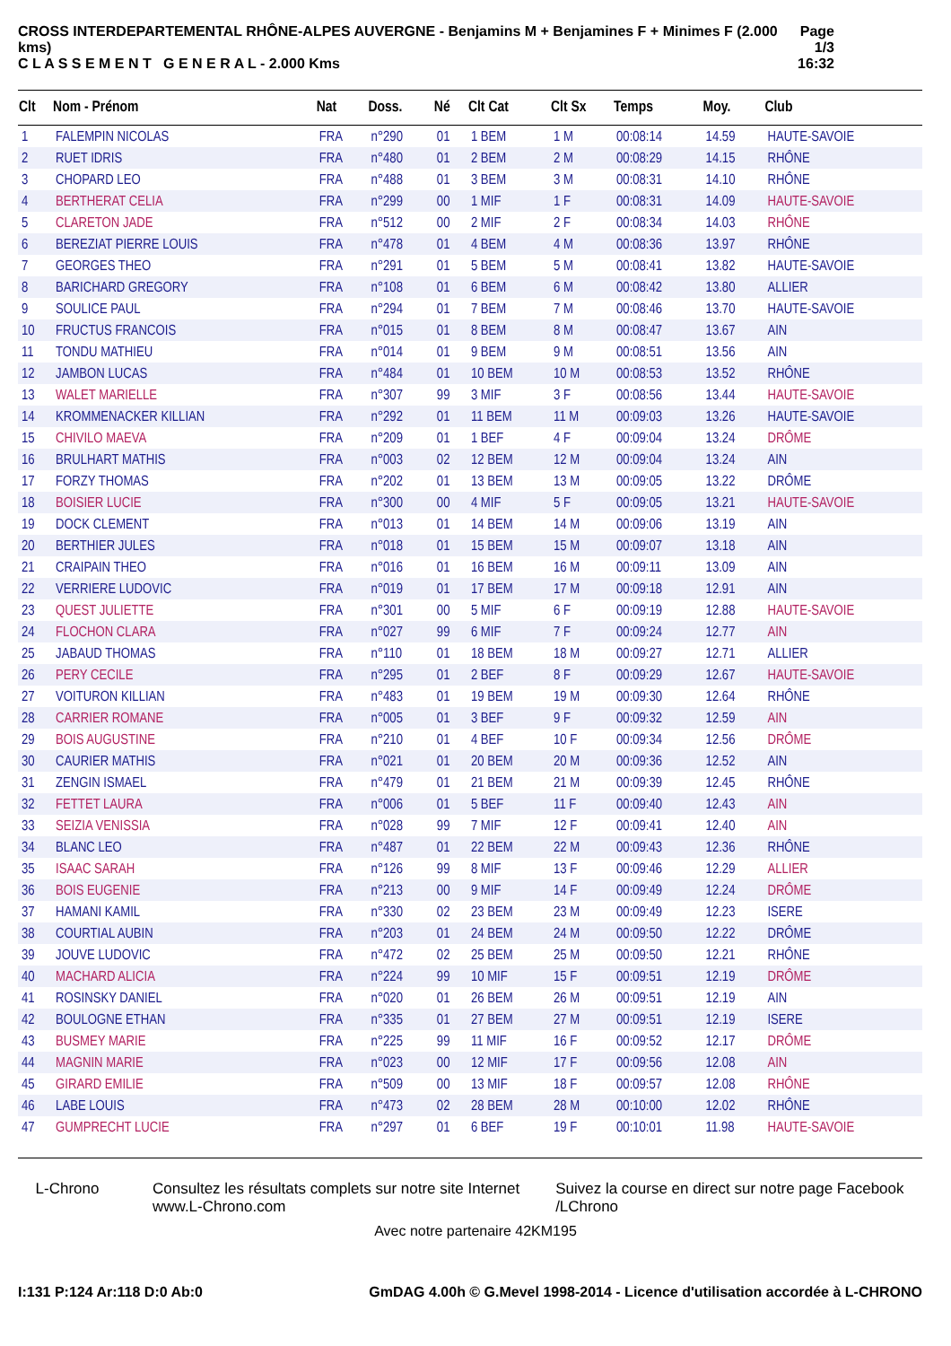CROSS INTERDEPARTEMENTAL RHÔNE-ALPES AUVERGNE - Benjamins M + Benjamines F + Minimes F (2.000 kms)
C L A S S E M E N T G E N E R A L - 2.000 Kms
Page 1/3
16:32
| Clt | Nom - Prénom | Nat | Doss. | Né | Clt Cat | Clt Sx | Temps | Moy. | Club |
| --- | --- | --- | --- | --- | --- | --- | --- | --- | --- |
| 1 | FALEMPIN NICOLAS | FRA | n°290 | 01 | 1 BEM | 1 M | 00:08:14 | 14.59 | HAUTE-SAVOIE |
| 2 | RUET IDRIS | FRA | n°480 | 01 | 2 BEM | 2 M | 00:08:29 | 14.15 | RHÔNE |
| 3 | CHOPARD LEO | FRA | n°488 | 01 | 3 BEM | 3 M | 00:08:31 | 14.10 | RHÔNE |
| 4 | BERTHERAT CELIA | FRA | n°299 | 00 | 1 MIF | 1 F | 00:08:31 | 14.09 | HAUTE-SAVOIE |
| 5 | CLARETON JADE | FRA | n°512 | 00 | 2 MIF | 2 F | 00:08:34 | 14.03 | RHÔNE |
| 6 | BEREZIAT PIERRE LOUIS | FRA | n°478 | 01 | 4 BEM | 4 M | 00:08:36 | 13.97 | RHÔNE |
| 7 | GEORGES THEO | FRA | n°291 | 01 | 5 BEM | 5 M | 00:08:41 | 13.82 | HAUTE-SAVOIE |
| 8 | BARICHARD GREGORY | FRA | n°108 | 01 | 6 BEM | 6 M | 00:08:42 | 13.80 | ALLIER |
| 9 | SOULICE PAUL | FRA | n°294 | 01 | 7 BEM | 7 M | 00:08:46 | 13.70 | HAUTE-SAVOIE |
| 10 | FRUCTUS FRANCOIS | FRA | n°015 | 01 | 8 BEM | 8 M | 00:08:47 | 13.67 | AIN |
| 11 | TONDU MATHIEU | FRA | n°014 | 01 | 9 BEM | 9 M | 00:08:51 | 13.56 | AIN |
| 12 | JAMBON LUCAS | FRA | n°484 | 01 | 10 BEM | 10 M | 00:08:53 | 13.52 | RHÔNE |
| 13 | WALET MARIELLE | FRA | n°307 | 99 | 3 MIF | 3 F | 00:08:56 | 13.44 | HAUTE-SAVOIE |
| 14 | KROMMENACKER KILLIAN | FRA | n°292 | 01 | 11 BEM | 11 M | 00:09:03 | 13.26 | HAUTE-SAVOIE |
| 15 | CHIVILO MAEVA | FRA | n°209 | 01 | 1 BEF | 4 F | 00:09:04 | 13.24 | DRÔME |
| 16 | BRULHART MATHIS | FRA | n°003 | 02 | 12 BEM | 12 M | 00:09:04 | 13.24 | AIN |
| 17 | FORZY THOMAS | FRA | n°202 | 01 | 13 BEM | 13 M | 00:09:05 | 13.22 | DRÔME |
| 18 | BOISIER LUCIE | FRA | n°300 | 00 | 4 MIF | 5 F | 00:09:05 | 13.21 | HAUTE-SAVOIE |
| 19 | DOCK CLEMENT | FRA | n°013 | 01 | 14 BEM | 14 M | 00:09:06 | 13.19 | AIN |
| 20 | BERTHIER JULES | FRA | n°018 | 01 | 15 BEM | 15 M | 00:09:07 | 13.18 | AIN |
| 21 | CRAIPAIN THEO | FRA | n°016 | 01 | 16 BEM | 16 M | 00:09:11 | 13.09 | AIN |
| 22 | VERRIERE LUDOVIC | FRA | n°019 | 01 | 17 BEM | 17 M | 00:09:18 | 12.91 | AIN |
| 23 | QUEST JULIETTE | FRA | n°301 | 00 | 5 MIF | 6 F | 00:09:19 | 12.88 | HAUTE-SAVOIE |
| 24 | FLOCHON CLARA | FRA | n°027 | 99 | 6 MIF | 7 F | 00:09:24 | 12.77 | AIN |
| 25 | JABAUD THOMAS | FRA | n°110 | 01 | 18 BEM | 18 M | 00:09:27 | 12.71 | ALLIER |
| 26 | PERY CECILE | FRA | n°295 | 01 | 2 BEF | 8 F | 00:09:29 | 12.67 | HAUTE-SAVOIE |
| 27 | VOITURON KILLIAN | FRA | n°483 | 01 | 19 BEM | 19 M | 00:09:30 | 12.64 | RHÔNE |
| 28 | CARRIER ROMANE | FRA | n°005 | 01 | 3 BEF | 9 F | 00:09:32 | 12.59 | AIN |
| 29 | BOIS AUGUSTINE | FRA | n°210 | 01 | 4 BEF | 10 F | 00:09:34 | 12.56 | DRÔME |
| 30 | CAURIER MATHIS | FRA | n°021 | 01 | 20 BEM | 20 M | 00:09:36 | 12.52 | AIN |
| 31 | ZENGIN ISMAEL | FRA | n°479 | 01 | 21 BEM | 21 M | 00:09:39 | 12.45 | RHÔNE |
| 32 | FETTET LAURA | FRA | n°006 | 01 | 5 BEF | 11 F | 00:09:40 | 12.43 | AIN |
| 33 | SEIZIA VENISSIA | FRA | n°028 | 99 | 7 MIF | 12 F | 00:09:41 | 12.40 | AIN |
| 34 | BLANC LEO | FRA | n°487 | 01 | 22 BEM | 22 M | 00:09:43 | 12.36 | RHÔNE |
| 35 | ISAAC SARAH | FRA | n°126 | 99 | 8 MIF | 13 F | 00:09:46 | 12.29 | ALLIER |
| 36 | BOIS EUGENIE | FRA | n°213 | 00 | 9 MIF | 14 F | 00:09:49 | 12.24 | DRÔME |
| 37 | HAMANI KAMIL | FRA | n°330 | 02 | 23 BEM | 23 M | 00:09:49 | 12.23 | ISERE |
| 38 | COURTIAL AUBIN | FRA | n°203 | 01 | 24 BEM | 24 M | 00:09:50 | 12.22 | DRÔME |
| 39 | JOUVE LUDOVIC | FRA | n°472 | 02 | 25 BEM | 25 M | 00:09:50 | 12.21 | RHÔNE |
| 40 | MACHARD ALICIA | FRA | n°224 | 99 | 10 MIF | 15 F | 00:09:51 | 12.19 | DRÔME |
| 41 | ROSINSKY DANIEL | FRA | n°020 | 01 | 26 BEM | 26 M | 00:09:51 | 12.19 | AIN |
| 42 | BOULOGNE ETHAN | FRA | n°335 | 01 | 27 BEM | 27 M | 00:09:51 | 12.19 | ISERE |
| 43 | BUSMEY MARIE | FRA | n°225 | 99 | 11 MIF | 16 F | 00:09:52 | 12.17 | DRÔME |
| 44 | MAGNIN MARIE | FRA | n°023 | 00 | 12 MIF | 17 F | 00:09:56 | 12.08 | AIN |
| 45 | GIRARD EMILIE | FRA | n°509 | 00 | 13 MIF | 18 F | 00:09:57 | 12.08 | RHÔNE |
| 46 | LABE LOUIS | FRA | n°473 | 02 | 28 BEM | 28 M | 00:10:00 | 12.02 | RHÔNE |
| 47 | GUMPRECHT LUCIE | FRA | n°297 | 01 | 6 BEF | 19 F | 00:10:01 | 11.98 | HAUTE-SAVOIE |
L-Chrono Consultez les résultats complets sur notre site Internet
www.L-Chrono.com
Suivez la course en direct sur notre page Facebook
/LChrono
Avec notre partenaire 42KM195
I:131 P:124 Ar:118 D:0 Ab:0 GmDAG 4.00h © G.Mevel 1998-2014 - Licence d'utilisation accordée à L-CHRONO